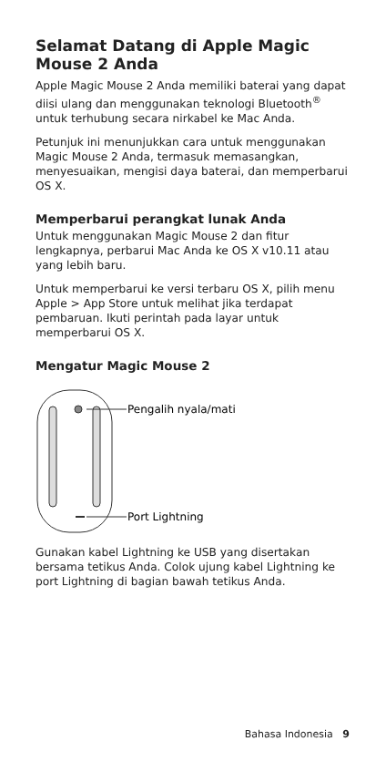Selamat Datang di Apple Magic Mouse 2 Anda
Apple Magic Mouse 2 Anda memiliki baterai yang dapat diisi ulang dan menggunakan teknologi Bluetooth<sup>®</sup> untuk terhubung secara nirkabel ke Mac Anda.
Petunjuk ini menunjukkan cara untuk menggunakan Magic Mouse 2 Anda, termasuk memasangkan, menyesuaikan, mengisi daya baterai, dan memperbarui OS X.
Memperbarui perangkat lunak Anda
Untuk menggunakan Magic Mouse 2 dan fitur lengkapnya, perbarui Mac Anda ke OS X v10.11 atau yang lebih baru.
Untuk memperbarui ke versi terbaru OS X, pilih menu Apple > App Store untuk melihat jika terdapat pembaruan. Ikuti perintah pada layar untuk memperbarui OS X.
Mengatur Magic Mouse 2
Pengalih nyala/mati
Port Lightning
Gunakan kabel Lightning ke USB yang disertakan bersama tetikus Anda. Colok ujung kabel Lightning ke port Lightning di bagian bawah tetikus Anda.
Bahasa Indonesia 9